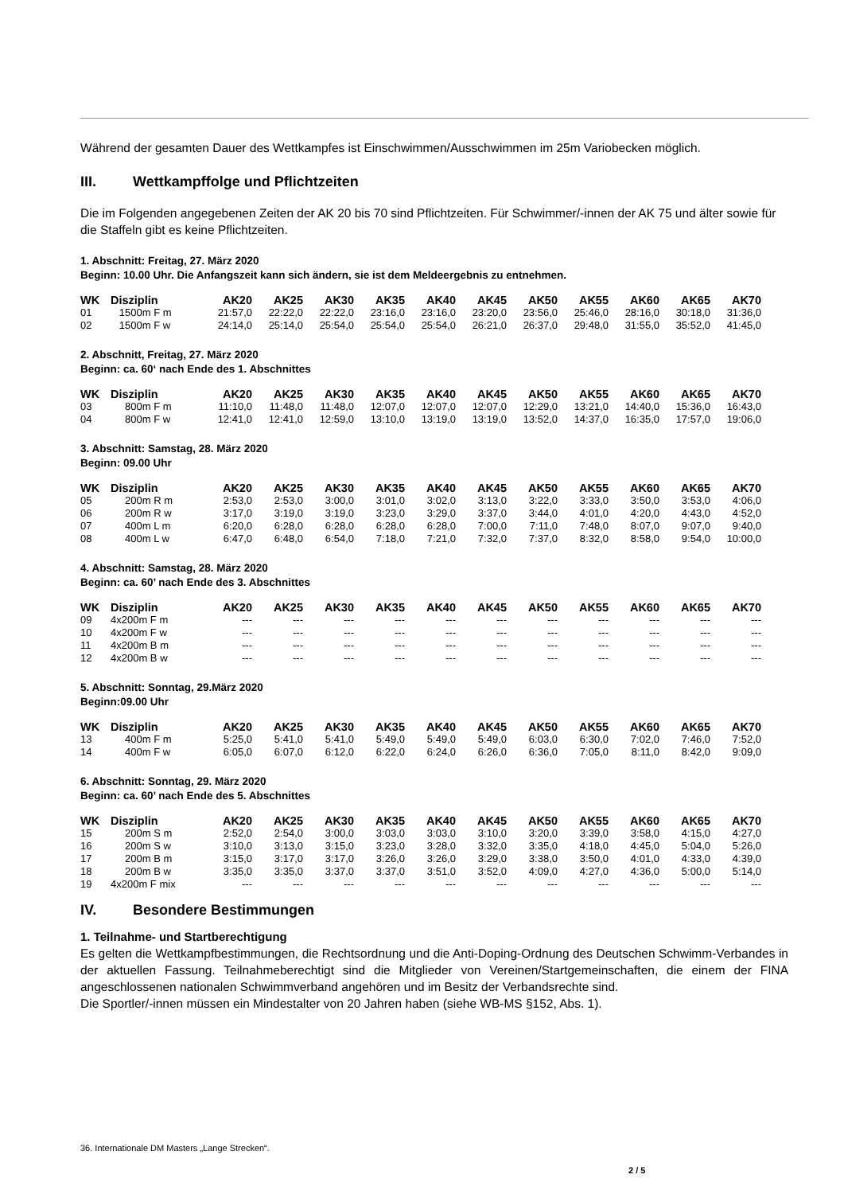Während der gesamten Dauer des Wettkampfes ist Einschwimmen/Ausschwimmen im 25m Variobecken möglich.
III. Wettkampffolge und Pflichtzeiten
Die im Folgenden angegebenen Zeiten der AK 20 bis 70 sind Pflichtzeiten. Für Schwimmer/-innen der AK 75 und älter sowie für die Staffeln gibt es keine Pflichtzeiten.
1. Abschnitt: Freitag, 27. März 2020
Beginn: 10.00 Uhr. Die Anfangszeit kann sich ändern, sie ist dem Meldeergebnis zu entnehmen.
| WK | Disziplin | AK20 | AK25 | AK30 | AK35 | AK40 | AK45 | AK50 | AK55 | AK60 | AK65 | AK70 |
| --- | --- | --- | --- | --- | --- | --- | --- | --- | --- | --- | --- | --- |
| 01 | 1500m F m | 21:57,0 | 22:22,0 | 22:22,0 | 23:16,0 | 23:16,0 | 23:20,0 | 23:56,0 | 25:46,0 | 28:16,0 | 30:18,0 | 31:36,0 |
| 02 | 1500m F w | 24:14,0 | 25:14,0 | 25:54,0 | 25:54,0 | 25:54,0 | 26:21,0 | 26:37,0 | 29:48,0 | 31:55,0 | 35:52,0 | 41:45,0 |
2. Abschnitt, Freitag, 27. März 2020
Beginn: ca. 60‘ nach Ende des 1. Abschnittes
| WK | Disziplin | AK20 | AK25 | AK30 | AK35 | AK40 | AK45 | AK50 | AK55 | AK60 | AK65 | AK70 |
| --- | --- | --- | --- | --- | --- | --- | --- | --- | --- | --- | --- | --- |
| 03 | 800m F m | 11:10,0 | 11:48,0 | 11:48,0 | 12:07,0 | 12:07,0 | 12:07,0 | 12:29,0 | 13:21,0 | 14:40,0 | 15:36,0 | 16:43,0 |
| 04 | 800m F w | 12:41,0 | 12:41,0 | 12:59,0 | 13:10,0 | 13:19,0 | 13:19,0 | 13:52,0 | 14:37,0 | 16:35,0 | 17:57,0 | 19:06,0 |
3. Abschnitt: Samstag, 28. März 2020
Beginn: 09.00 Uhr
| WK | Disziplin | AK20 | AK25 | AK30 | AK35 | AK40 | AK45 | AK50 | AK55 | AK60 | AK65 | AK70 |
| --- | --- | --- | --- | --- | --- | --- | --- | --- | --- | --- | --- | --- |
| 05 | 200m R m | 2:53,0 | 2:53,0 | 3:00,0 | 3:01,0 | 3:02,0 | 3:13,0 | 3:22,0 | 3:33,0 | 3:50,0 | 3:53,0 | 4:06,0 |
| 06 | 200m R w | 3:17,0 | 3:19,0 | 3:19,0 | 3:23,0 | 3:29,0 | 3:37,0 | 3:44,0 | 4:01,0 | 4:20,0 | 4:43,0 | 4:52,0 |
| 07 | 400m L m | 6:20,0 | 6:28,0 | 6:28,0 | 6:28,0 | 6:28,0 | 7:00,0 | 7:11,0 | 7:48,0 | 8:07,0 | 9:07,0 | 9:40,0 |
| 08 | 400m L w | 6:47,0 | 6:48,0 | 6:54,0 | 7:18,0 | 7:21,0 | 7:32,0 | 7:37,0 | 8:32,0 | 8:58,0 | 9:54,0 | 10:00,0 |
4. Abschnitt: Samstag, 28. März 2020
Beginn: ca. 60’ nach Ende des 3. Abschnittes
| WK | Disziplin | AK20 | AK25 | AK30 | AK35 | AK40 | AK45 | AK50 | AK55 | AK60 | AK65 | AK70 |
| --- | --- | --- | --- | --- | --- | --- | --- | --- | --- | --- | --- | --- |
| 09 | 4x200m F m | --- | --- | --- | --- | --- | --- | --- | --- | --- | --- | --- |
| 10 | 4x200m F w | --- | --- | --- | --- | --- | --- | --- | --- | --- | --- | --- |
| 11 | 4x200m B m | --- | --- | --- | --- | --- | --- | --- | --- | --- | --- | --- |
| 12 | 4x200m B w | --- | --- | --- | --- | --- | --- | --- | --- | --- | --- | --- |
5. Abschnitt: Sonntag, 29.März 2020
Beginn:09.00 Uhr
| WK | Disziplin | AK20 | AK25 | AK30 | AK35 | AK40 | AK45 | AK50 | AK55 | AK60 | AK65 | AK70 |
| --- | --- | --- | --- | --- | --- | --- | --- | --- | --- | --- | --- | --- |
| 13 | 400m F m | 5:25,0 | 5:41,0 | 5:41,0 | 5:49,0 | 5:49,0 | 5:49,0 | 6:03,0 | 6:30,0 | 7:02,0 | 7:46,0 | 7:52,0 |
| 14 | 400m F w | 6:05,0 | 6:07,0 | 6:12,0 | 6:22,0 | 6:24,0 | 6:26,0 | 6:36,0 | 7:05,0 | 8:11,0 | 8:42,0 | 9:09,0 |
6. Abschnitt: Sonntag, 29. März 2020
Beginn: ca. 60’ nach Ende des 5. Abschnittes
| WK | Disziplin | AK20 | AK25 | AK30 | AK35 | AK40 | AK45 | AK50 | AK55 | AK60 | AK65 | AK70 |
| --- | --- | --- | --- | --- | --- | --- | --- | --- | --- | --- | --- | --- |
| 15 | 200m S m | 2:52,0 | 2:54,0 | 3:00,0 | 3:03,0 | 3:03,0 | 3:10,0 | 3:20,0 | 3:39,0 | 3:58,0 | 4:15,0 | 4:27,0 |
| 16 | 200m S w | 3:10,0 | 3:13,0 | 3:15,0 | 3:23,0 | 3:28,0 | 3:32,0 | 3:35,0 | 4:18,0 | 4:45,0 | 5:04,0 | 5:26,0 |
| 17 | 200m B m | 3:15,0 | 3:17,0 | 3:17,0 | 3:26,0 | 3:26,0 | 3:29,0 | 3:38,0 | 3:50,0 | 4:01,0 | 4:33,0 | 4:39,0 |
| 18 | 200m B w | 3:35,0 | 3:35,0 | 3:37,0 | 3:37,0 | 3:51,0 | 3:52,0 | 4:09,0 | 4:27,0 | 4:36,0 | 5:00,0 | 5:14,0 |
| 19 | 4x200m F mix | --- | --- | --- | --- | --- | --- | --- | --- | --- | --- | --- |
IV. Besondere Bestimmungen
1. Teilnahme- und Startberechtigung
Es gelten die Wettkampfbestimmungen, die Rechtsordnung und die Anti-Doping-Ordnung des Deutschen Schwimm-Verbandes in der aktuellen Fassung. Teilnahmeberechtigt sind die Mitglieder von Vereinen/Startgemeinschaften, die einem der FINA angeschlossenen nationalen Schwimmverband angehören und im Besitz der Verbandsrechte sind.
Die Sportler/-innen müssen ein Mindestalter von 20 Jahren haben (siehe WB-MS §152, Abs. 1).
36. Internationale DM Masters „Lange Strecken“.
2 / 5